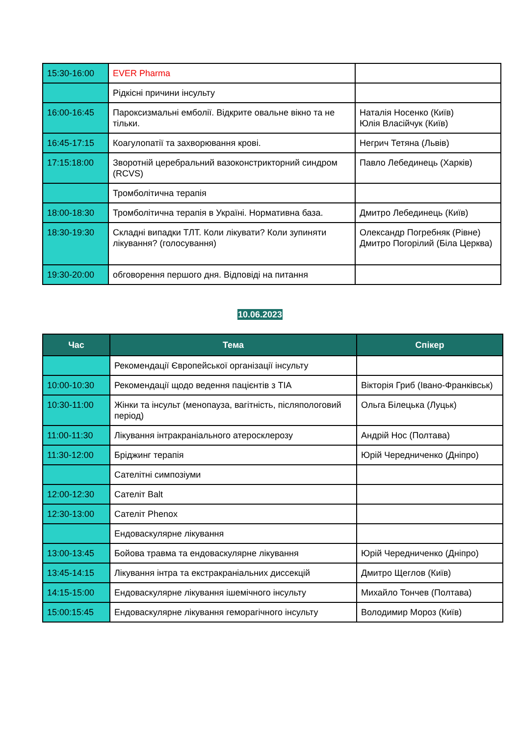| 15:30-16:00 | EVER Pharma | |
| | Рідкісні причини інсульту | |
| 16:00-16:45 | Пароксизмальні емболії. Відкрите овальне вікно та не тільки. | Наталія Носенко (Київ) Юлія Власійчук (Київ) |
| 16:45-17:15 | Коагулопатії та захворювання крові. | Негрич Тетяна (Львів) |
| 17:15:18:00 | Зворотній церебральний вазоконстрикторний синдром (RCVS) | Павло Лебединець (Харків) |
| | Тромболітична терапія | |
| 18:00-18:30 | Тромболітична терапія в Україні. Нормативна база. | Дмитро Лебединець (Київ) |
| 18:30-19:30 | Складні випадки ТЛТ. Коли лікувати? Коли зупиняти лікування? (голосування) | Олександр Погребняк (Рівне) Дмитро Погорілий (Біла Церква) |
| 19:30-20:00 | обговорення першого дня. Відповіді на питання | |
10.06.2023
| Час | Тема | Спікер |
| --- | --- | --- |
| | Рекомендації Європейської організації інсульту | |
| 10:00-10:30 | Рекомендації щодо ведення пацієнтів з TIA | Вікторія Гриб (Івано-Франківськ) |
| 10:30-11:00 | Жінки та інсульт (менопауза, вагітність, післяпологовий період) | Ольга Білецька (Луцьк) |
| 11:00-11:30 | Лікування інтракраніального атеросклерозу | Андрій Нос (Полтава) |
| 11:30-12:00 | Бріджинг терапія | Юрій Чередниченко (Дніпро) |
| | Сателітні симпозіуми | |
| 12:00-12:30 | Сателіт Balt | |
| 12:30-13:00 | Сателіт Phenox | |
| | Ендоваскулярне лікування | |
| 13:00-13:45 | Бойова травма та ендоваскулярне лікування | Юрій Чередниченко (Дніпро) |
| 13:45-14:15 | Лікування інтра та екстракраніальних диссекцій | Дмитро Щеглов (Київ) |
| 14:15-15:00 | Ендоваскулярне лікування ішемічного інсульту | Михайло Тончев (Полтава) |
| 15:00:15:45 | Ендоваскулярне лікування геморагічного інсульту | Володимир Мороз (Київ) |